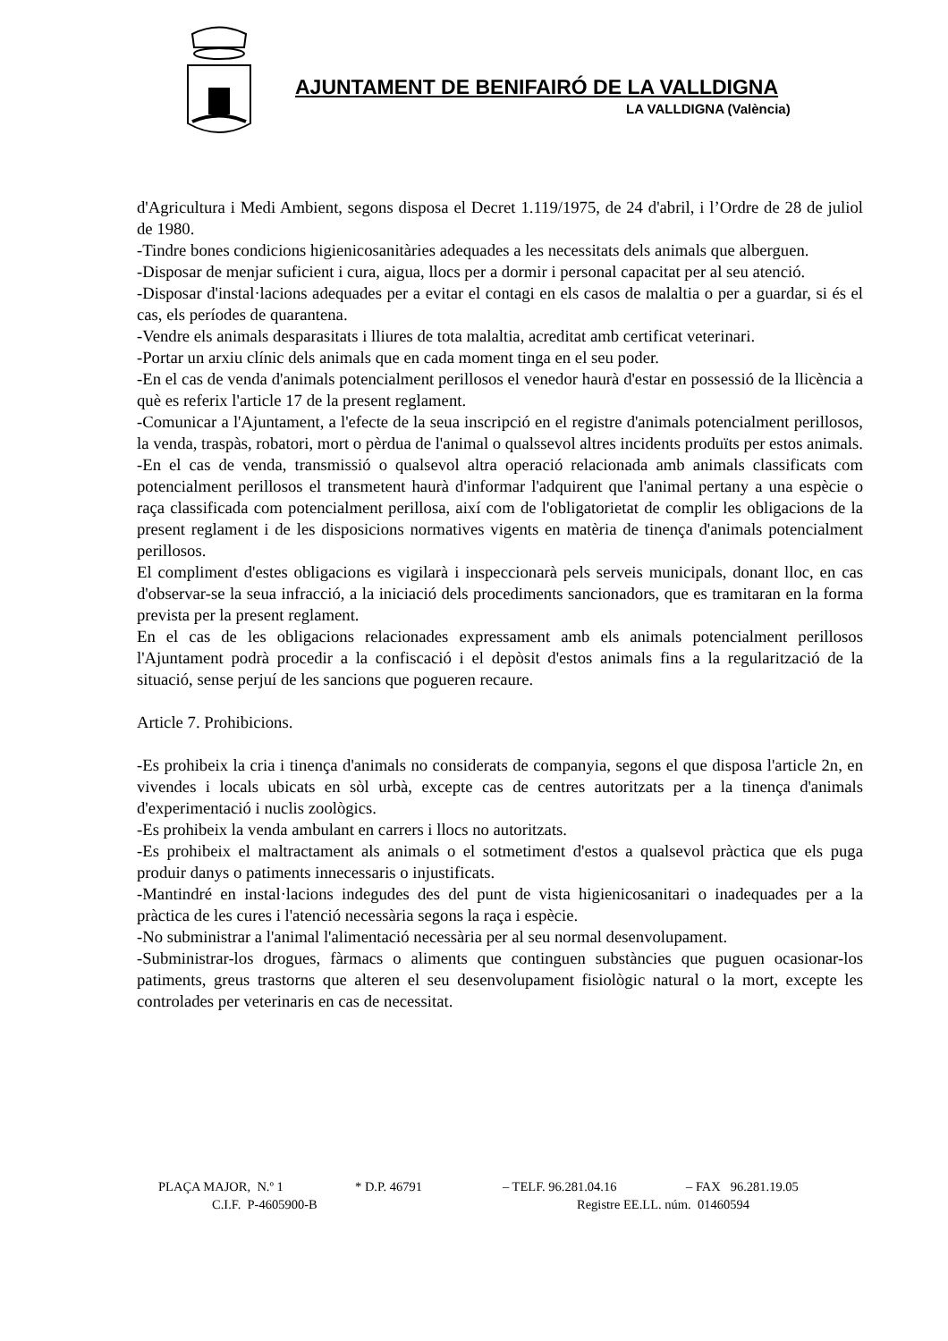AJUNTAMENT DE BENIFAIRÓ DE LA VALLDIGNA
LA VALLDIGNA (València)
d'Agricultura i Medi Ambient, segons disposa el Decret 1.119/1975, de 24 d'abril, i l’Ordre de 28 de juliol de 1980.
-Tindre bones condicions higienicosanitàries adequades a les necessitats dels animals que alberguen.
-Disposar de menjar suficient i cura, aigua, llocs per a dormir i personal capacitat per al seu atenció.
-Disposar d'instal·lacions adequades per a evitar el contagi en els casos de malaltia o per a guardar, si és el cas, els períodes de quarantena.
-Vendre els animals desparasitats i lliures de tota malaltia, acreditat amb certificat veterinari.
-Portar un arxiu clínic dels animals que en cada moment tinga en el seu poder.
-En el cas de venda d'animals potencialment perillosos el venedor haurà d'estar en possessió de la llicència a què es referix l'article 17 de la present reglament.
-Comunicar a l'Ajuntament, a l'efecte de la seua inscripció en el registre d'animals potencialment perillosos, la venda, traspàs, robatori, mort o pèrdua de l'animal o qualssevol altres incidents produïts per estos animals.
-En el cas de venda, transmissió o qualsevol altra operació relacionada amb animals classificats com potencialment perillosos el transmetent haurà d'informar l'adquirent que l'animal pertany a una espècie o raça classificada com potencialment perillosa, així com de l'obligatorietat de complir les obligacions de la present reglament i de les disposicions normatives vigents en matèria de tinença d'animals potencialment perillosos.
El compliment d'estes obligacions es vigilarà i inspeccionarà pels serveis municipals, donant lloc, en cas d'observar-se la seua infracció, a la iniciació dels procediments sancionadors, que es tramitaran en la forma prevista per la present reglament.
En el cas de les obligacions relacionades expressament amb els animals potencialment perillosos l'Ajuntament podrà procedir a la confiscació i el depòsit d'estos animals fins a la regularització de la situació, sense perjuí de les sancions que pogueren recaure.
Article 7. Prohibicions.
-Es prohibeix la cria i tinença d'animals no considerats de companyia, segons el que disposa l'article 2n, en vivendes i locals ubicats en sòl urbà, excepte cas de centres autoritzats per a la tinença d'animals d'experimentació i nuclis zoològics.
-Es prohibeix la venda ambulant en carrers i llocs no autoritzats.
-Es prohibeix el maltractament als animals o el sotmetiment d'estos a qualsevol pràctica que els puga produir danys o patiments innecessaris o injustificats.
-Mantindré en instal·lacions indegudes des del punt de vista higienicosanitari o inadequades per a la pràctica de les cures i l'atenció necessària segons la raça i espècie.
-No subministrar a l'animal l'alimentació necessària per al seu normal desenvolupament.
-Subministrar-los drogues, fàrmacs o aliments que continguen substàncies que puguen ocasionar-los patiments, greus trastorns que alteren el seu desenvolupament fisiològic natural o la mort, excepte les controlades per veterinaris en cas de necessitat.
PLAÇA MAJOR, N.º 1 * D.P. 46791 – TELF. 96.281.04.16 – FAX 96.281.19.05
C.I.F. P-4605900-B Registre EE.LL. núm. 01460594